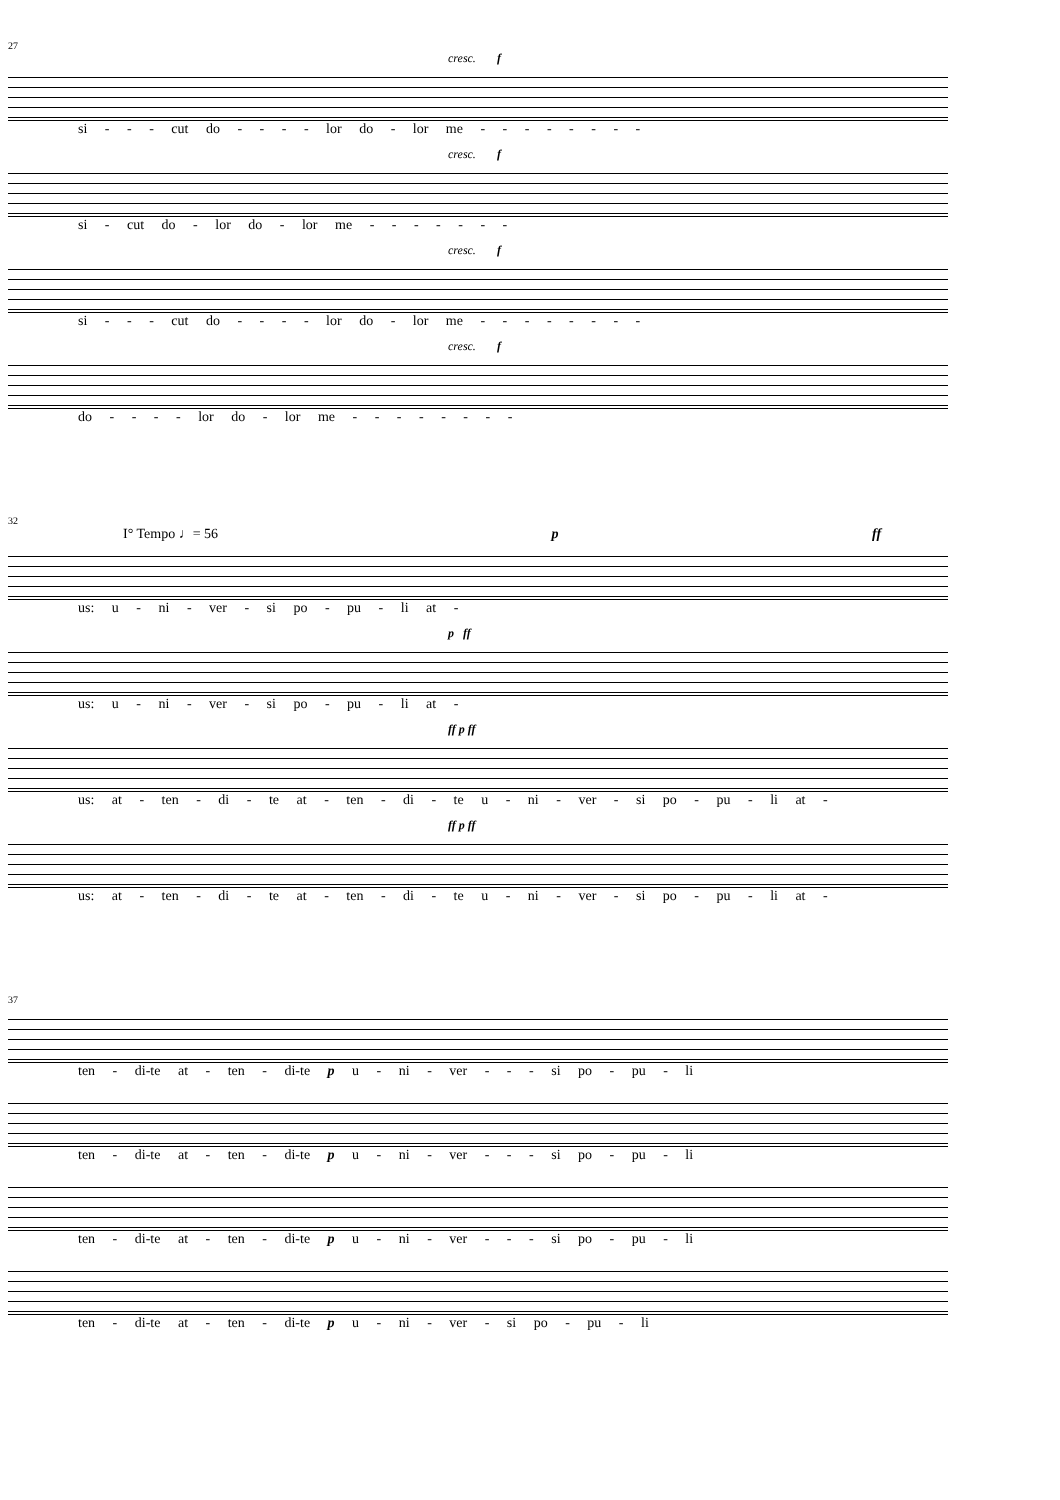27
cresc. f
si - - - cut do - - - - lor do - lor me - - - - - - - -
cresc. f
si - cut do - lor do - lor me - - - - - - -
cresc. f
si - - - cut do - - - - lor do - lor me - - - - - - - -
cresc. f
do - - - - lor do - lor me - - - - - - - -
32
I° Tempo ♩= 56 p ff
us: u - ni - ver - si po - pu - li at -
p ff
us: u - ni - ver - si po - pu - li at -
ff p ff
us: at - ten - di - te at - ten - di - te u - ni - ver - si po - pu - li at -
ff p ff
us: at - ten - di - te at - ten - di - te u - ni - ver - si po - pu - li at -
37
ten - di-te at - ten - di-te p u - ni - ver - - - si po - pu - li
ten - di-te at - ten - di-te p u - ni - ver - - - si po - pu - li
ten - di-te at - ten - di-te p u - ni - ver - - - si po - pu - li
ten - di-te at - ten - di-te p u - ni - ver - si po - pu - li